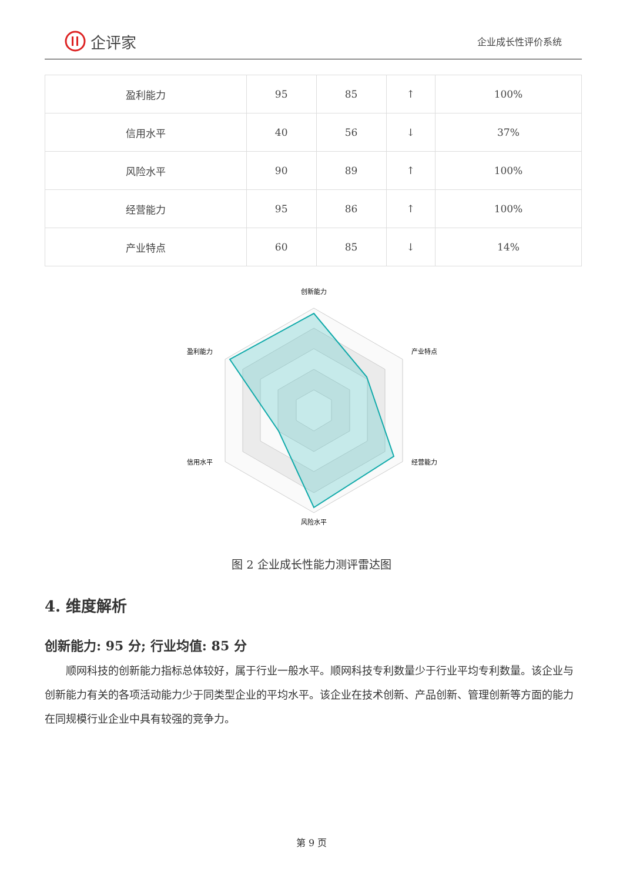企评家
企业成长性评价系统
| 盈利能力 | 95 | 85 | ↑ | 100% |
| 信用水平 | 40 | 56 | ↓ | 37% |
| 风险水平 | 90 | 89 | ↑ | 100% |
| 经营能力 | 95 | 86 | ↑ | 100% |
| 产业特点 | 60 | 85 | ↓ | 14% |
创新能力
产业特点
经营能力
风险水平
信用水平
盈利能力
图 2 企业成长性能力测评雷达图
4. 维度解析
创新能力: 95 分; 行业均值: 85 分
顺网科技的创新能力指标总体较好，属于行业一般水平。顺网科技专利数量少于行业平均专利数量。该企业与创新能力有关的各项活动能力少于同类型企业的平均水平。该企业在技术创新、产品创新、管理创新等方面的能力在同规模行业企业中具有较强的竞争力。
第 9 页